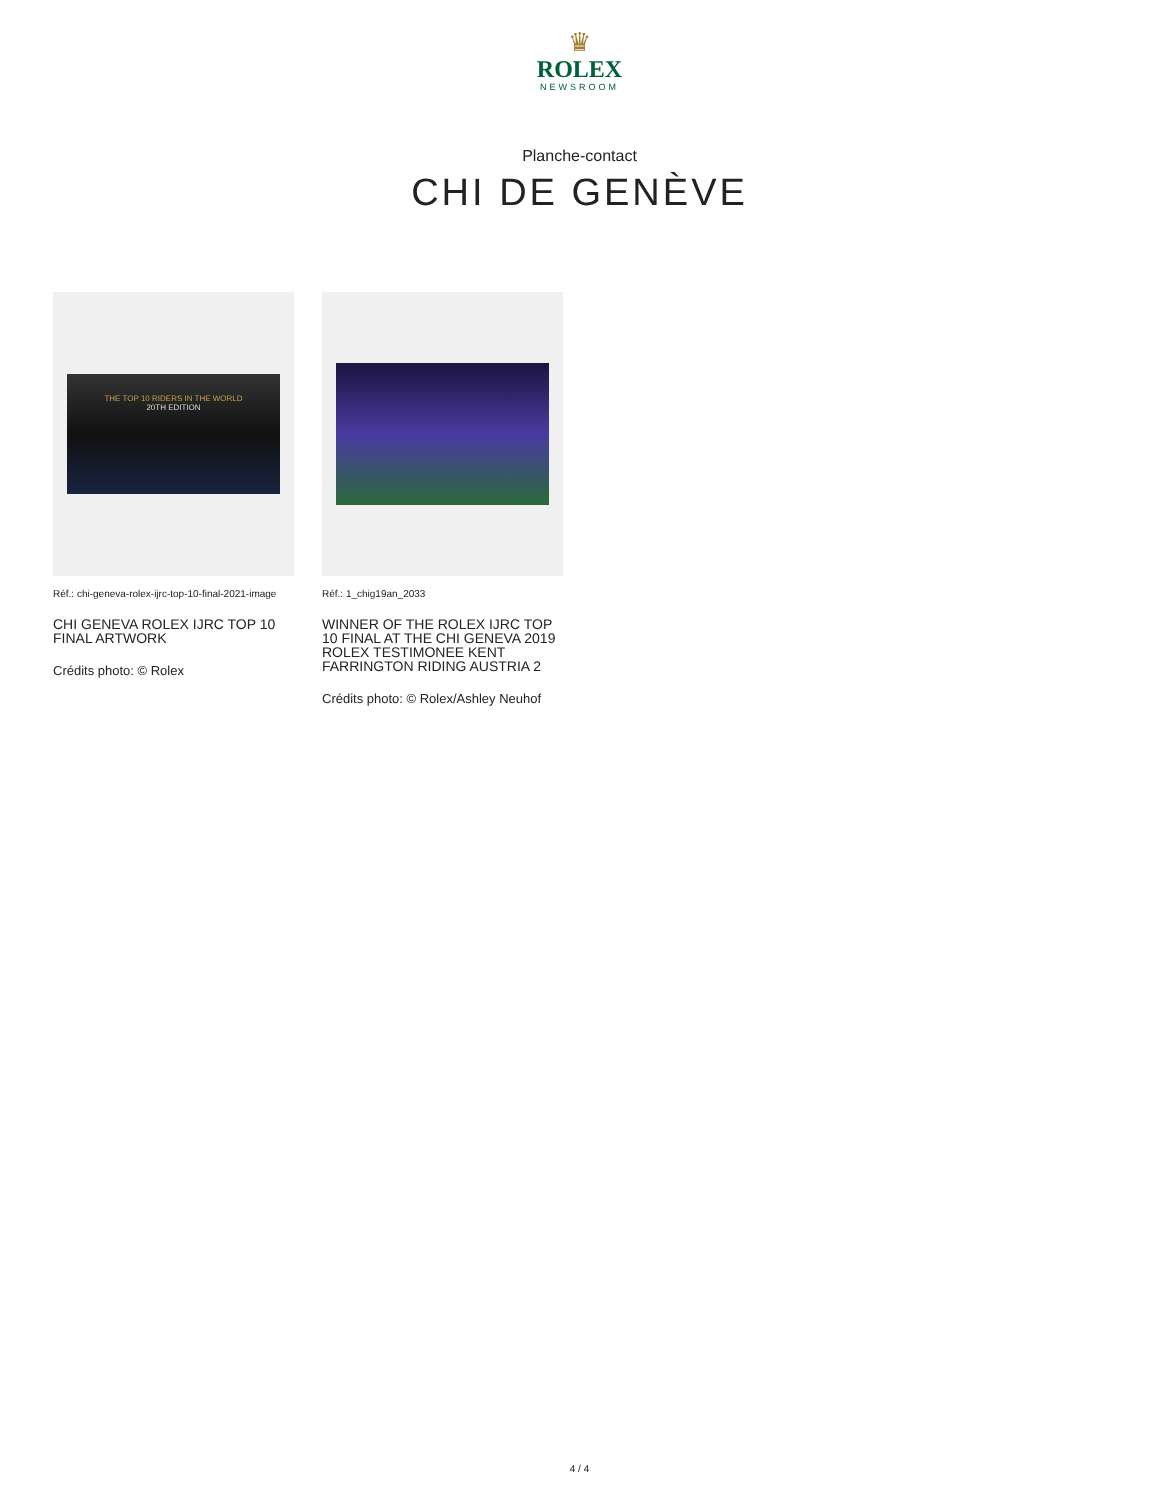♛
ROLEX
NEWSROOM
Planche-contact
CHI DE GENÈVE
THE TOP 10 RIDERS IN THE WORLD
20TH EDITION
Réf.: chi-geneva-rolex-ijrc-top-10-final-2021-image
CHI GENEVA ROLEX IJRC TOP 10 FINAL ARTWORK
Crédits photo: © Rolex
Réf.: 1_chig19an_2033
WINNER OF THE ROLEX IJRC TOP 10 FINAL AT THE CHI GENEVA 2019 ROLEX TESTIMONEE KENT FARRINGTON RIDING AUSTRIA 2
Crédits photo: © Rolex/Ashley Neuhof
4 / 4